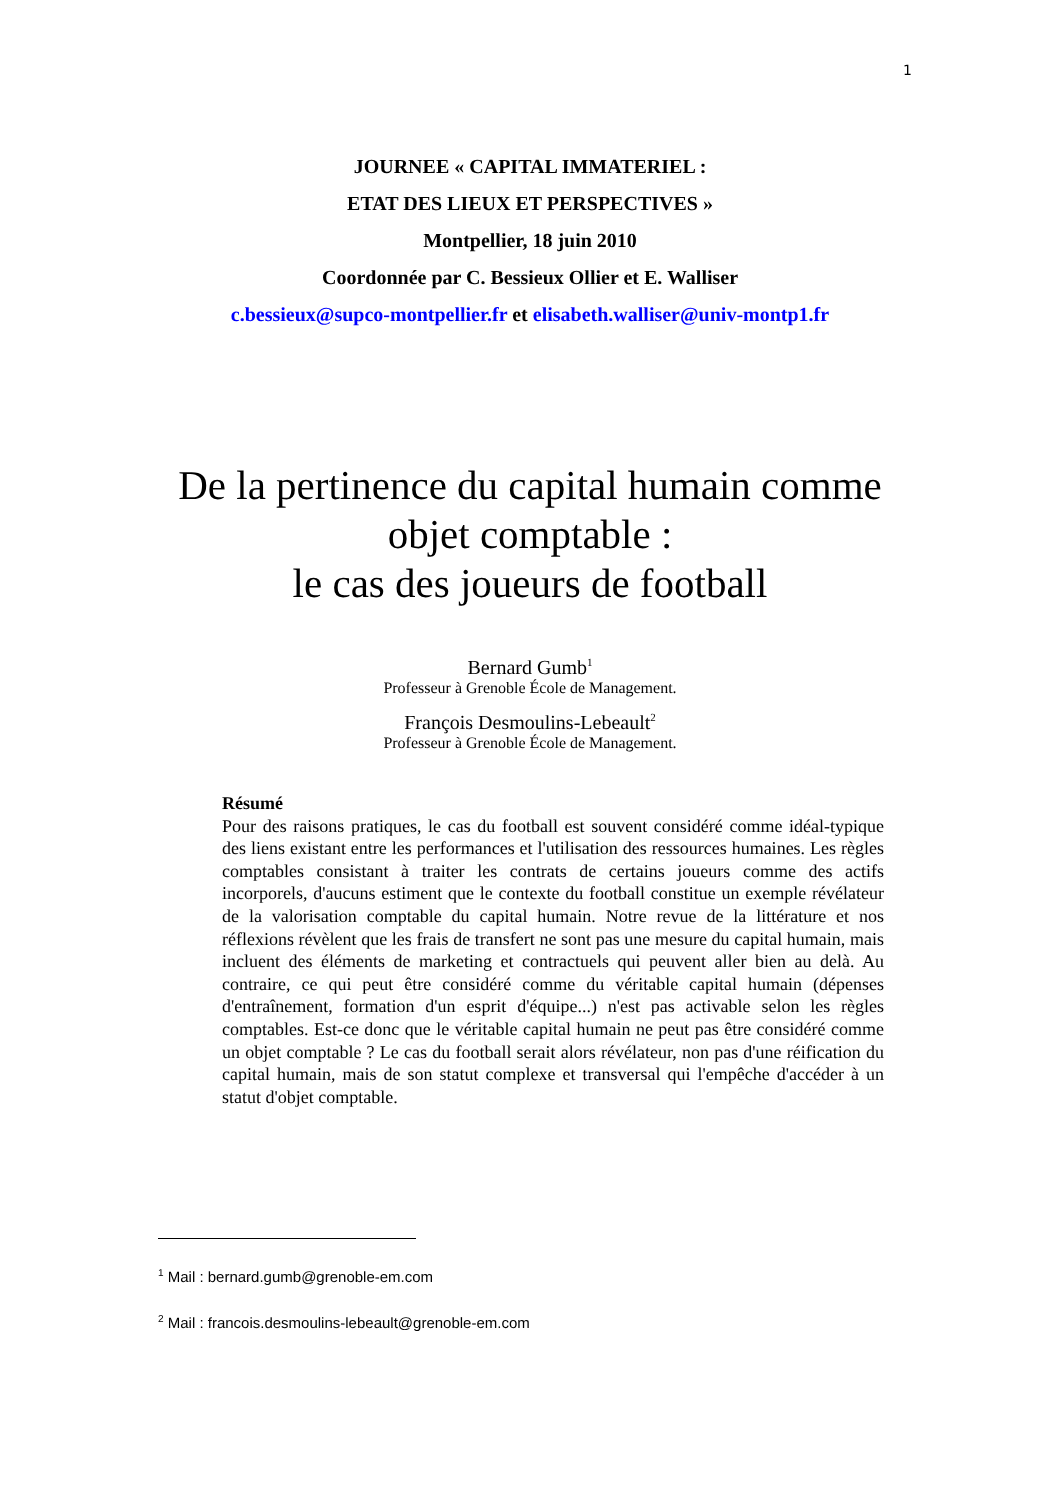1
JOURNEE « CAPITAL IMMATERIEL :
ETAT DES LIEUX ET PERSPECTIVES »
Montpellier, 18 juin 2010
Coordonnée par C. Bessieux Ollier et E. Walliser
c.bessieux@supco-montpellier.fr et elisabeth.walliser@univ-montp1.fr
De la pertinence du capital humain comme
objet comptable :
le cas des joueurs de football
Bernard Gumb<sup>1</sup>
Professeur à Grenoble École de Management.
François Desmoulins-Lebeault<sup>2</sup>
Professeur à Grenoble École de Management.
Résumé
Pour des raisons pratiques, le cas du football est souvent considéré comme idéal-typique des liens existant entre les performances et l'utilisation des ressources humaines. Les règles comptables consistant à traiter les contrats de certains joueurs comme des actifs incorporels, d'aucuns estiment que le contexte du football constitue un exemple révélateur de la valorisation comptable du capital humain. Notre revue de la littérature et nos réflexions révèlent que les frais de transfert ne sont pas une mesure du capital humain, mais incluent des éléments de marketing et contractuels qui peuvent aller bien au delà. Au contraire, ce qui peut être considéré comme du véritable capital humain (dépenses d'entraînement, formation d'un esprit d'équipe...) n'est pas activable selon les règles comptables. Est-ce donc que le véritable capital humain ne peut pas être considéré comme un objet comptable ? Le cas du football serait alors révélateur, non pas d'une réification du capital humain, mais de son statut complexe et transversal qui l'empêche d'accéder à un statut d'objet comptable.
<sup>1</sup> Mail : bernard.gumb@grenoble-em.com
<sup>2</sup> Mail : francois.desmoulins-lebeault@grenoble-em.com